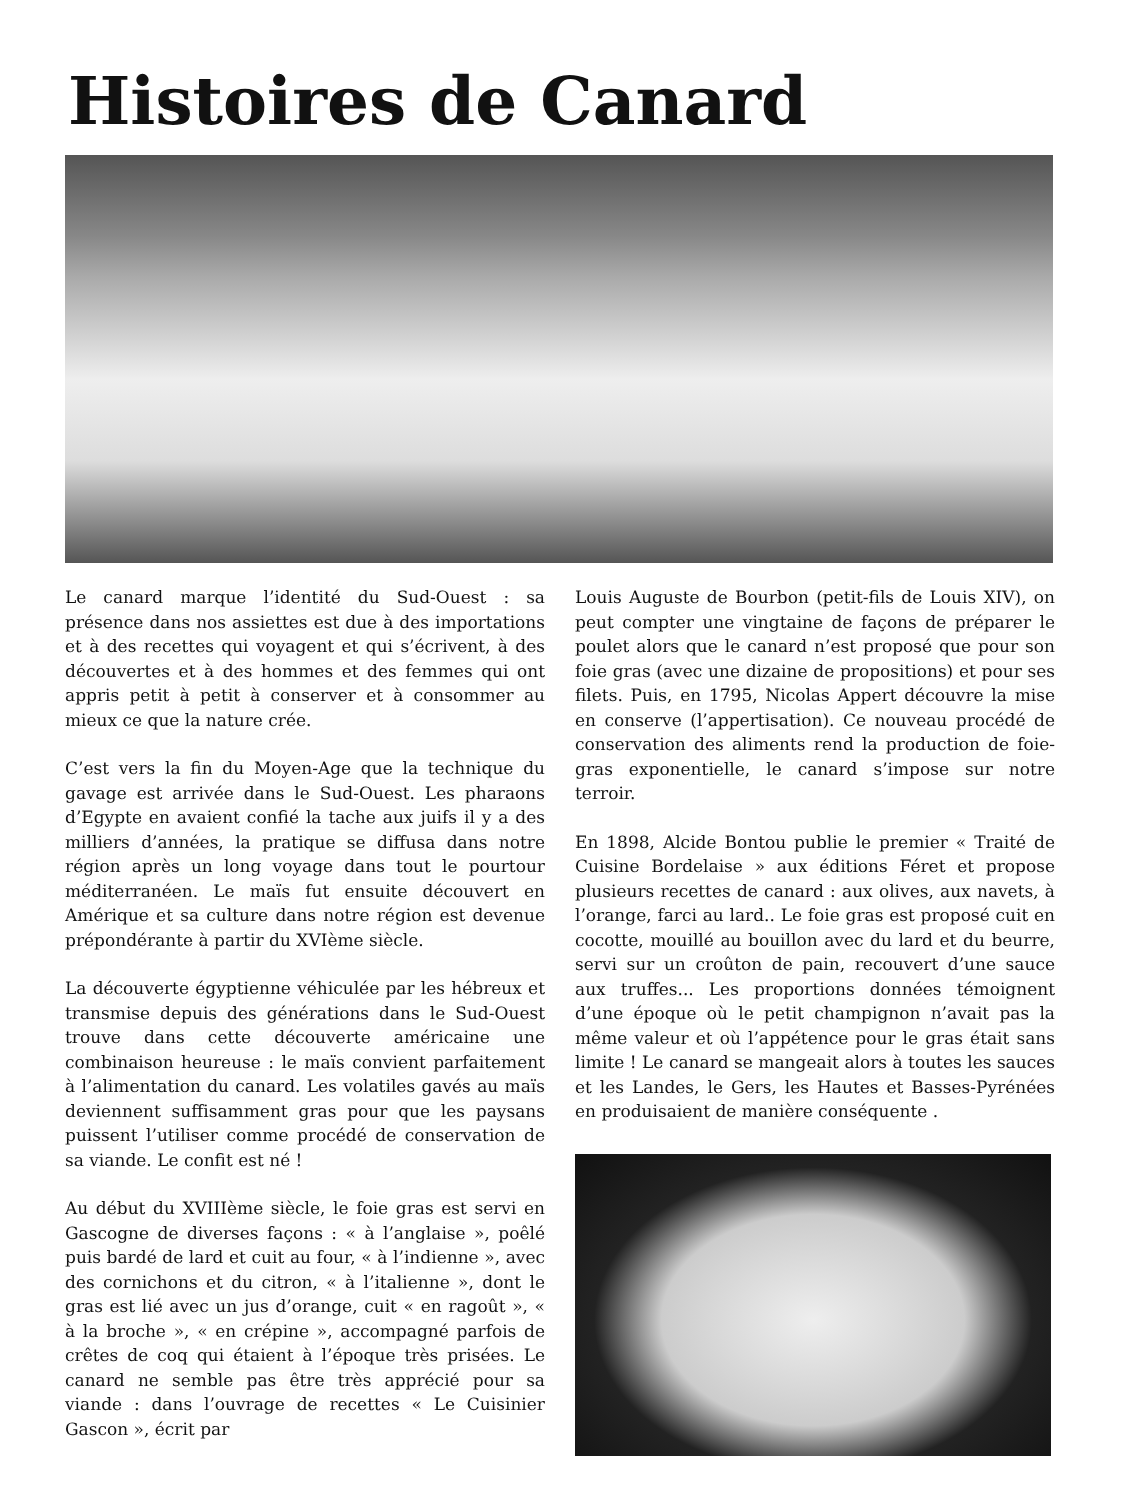Histoires de Canard
Le canard marque l’identité du Sud-Ouest : sa présence dans nos assiettes est due à des importations et à des recettes qui voyagent et qui s’écrivent, à des découvertes et à des hommes et des femmes qui ont appris petit à petit à conserver et à consommer au mieux ce que la nature crée.
C’est vers la fin du Moyen-Age que la technique du gavage est arrivée dans le Sud-Ouest. Les pharaons d’Egypte en avaient confié la tache aux juifs il y a des milliers d’années, la pratique se diffusa dans notre région après un long voyage dans tout le pourtour méditerranéen. Le maïs fut ensuite découvert en Amérique et sa culture dans notre région est devenue prépondérante à partir du XVIème siècle.
La découverte égyptienne véhiculée par les hébreux et transmise depuis des générations dans le Sud-Ouest trouve dans cette découverte américaine une combinaison heureuse : le maïs convient parfaitement à l’alimentation du canard. Les volatiles gavés au maïs deviennent suffisamment gras pour que les paysans puissent l’utiliser comme procédé de conservation de sa viande. Le confit est né !
Au début du XVIIIème siècle, le foie gras est servi en Gascogne de diverses façons : « à l’anglaise », poêlé puis bardé de lard et cuit au four, « à l’indienne », avec des cornichons et du citron, « à l’italienne », dont le gras est lié avec un jus d’orange, cuit « en ragoût », « à la broche », « en crépine », accompagné parfois de crêtes de coq qui étaient à l’époque très prisées. Le canard ne semble pas être très apprécié pour sa viande : dans l’ouvrage de recettes « Le Cuisinier Gascon », écrit par
Louis Auguste de Bourbon (petit-fils de Louis XIV), on peut compter une vingtaine de façons de préparer le poulet alors que le canard n’est proposé que pour son foie gras (avec une dizaine de propositions) et pour ses filets. Puis, en 1795, Nicolas Appert découvre la mise en conserve (l’appertisation). Ce nouveau procédé de conservation des aliments rend la production de foie-gras exponentielle, le canard s’impose sur notre terroir.
En 1898, Alcide Bontou publie le premier « Traité de Cuisine Bordelaise » aux éditions Féret et propose plusieurs recettes de canard : aux olives, aux navets, à l’orange, farci au lard.. Le foie gras est proposé cuit en cocotte, mouillé au bouillon avec du lard et du beurre, servi sur un croûton de pain, recouvert d’une sauce aux truffes... Les proportions données témoignent d’une époque où le petit champignon n’avait pas la même valeur et où l’appétence pour le gras était sans limite ! Le canard se mangeait alors à toutes les sauces et les Landes, le Gers, les Hautes et Basses-Pyrénées en produisaient de manière conséquente .